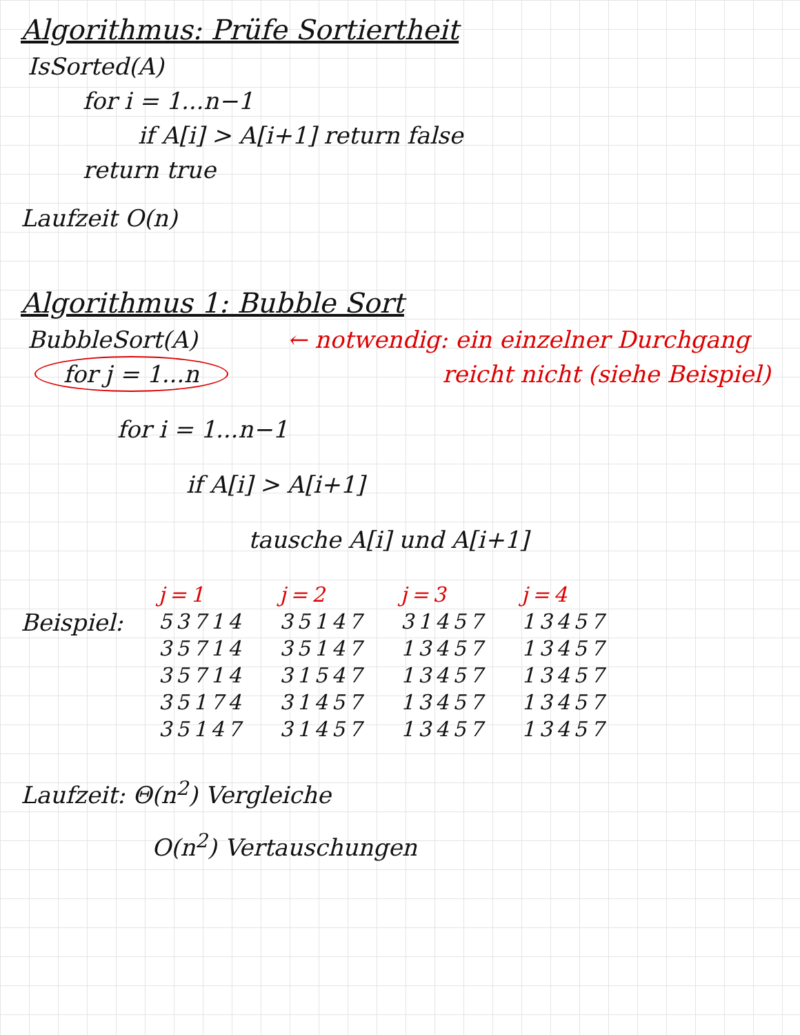Algorithmus: Prüfe Sortiertheit
IsSorted(A)
for i = 1...n−1
if A[i] > A[i+1] return false
return true
Laufzeit O(n)
Algorithmus 1: Bubble Sort
BubbleSort(A) ← notwendig: ein einzelner Durchgang
for j = 1...n reicht nicht (siehe Beispiel)
for i = 1...n−1
if A[i] > A[i+1]
tausche A[i] und A[i+1]
Beispiel:
| j=1 | j=2 | j=3 | j=4 |
| 53714 | 35147 | 31457 | 13457 |
| 35714 | 35147 | 13457 | 13457 |
| 35714 | 31547 | 13457 | 13457 |
| 35174 | 31457 | 13457 | 13457 |
| 35147 | 31457 | 13457 | 13457 |
Laufzeit: Θ(n<sup>2</sup>) Vergleiche
O(n<sup>2</sup>) Vertauschungen